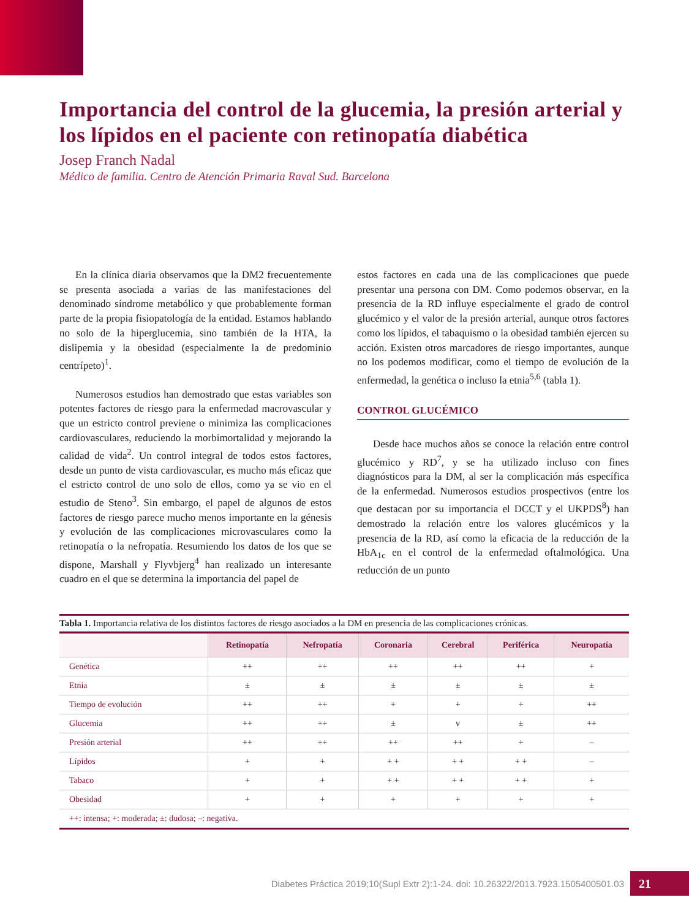Importancia del control de la glucemia, la presión arterial y los lípidos en el paciente con retinopatía diabética
Josep Franch Nadal
Médico de familia. Centro de Atención Primaria Raval Sud. Barcelona
En la clínica diaria observamos que la DM2 frecuentemente se presenta asociada a varias de las manifestaciones del denominado síndrome metabólico y que probablemente forman parte de la propia fisiopatología de la entidad. Estamos hablando no solo de la hiperglucemia, sino también de la HTA, la dislipemia y la obesidad (especialmente la de predominio centrípeto)<sup>1</sup>.
Numerosos estudios han demostrado que estas variables son potentes factores de riesgo para la enfermedad macrovascular y que un estricto control previene o minimiza las complicaciones cardiovasculares, reduciendo la morbimortalidad y mejorando la calidad de vida<sup>2</sup>. Un control integral de todos estos factores, desde un punto de vista cardiovascular, es mucho más eficaz que el estricto control de uno solo de ellos, como ya se vio en el estudio de Steno<sup>3</sup>. Sin embargo, el papel de algunos de estos factores de riesgo parece mucho menos importante en la génesis y evolución de las complicaciones microvasculares como la retinopatía o la nefropatía. Resumiendo los datos de los que se dispone, Marshall y Flyvbjerg<sup>4</sup> han realizado un interesante cuadro en el que se determina la importancia del papel de
estos factores en cada una de las complicaciones que puede presentar una persona con DM. Como podemos observar, en la presencia de la RD influye especialmente el grado de control glucémico y el valor de la presión arterial, aunque otros factores como los lípidos, el tabaquismo o la obesidad también ejercen su acción. Existen otros marcadores de riesgo importantes, aunque no los podemos modificar, como el tiempo de evolución de la enfermedad, la genética o incluso la etnia<sup>5,6</sup> (tabla 1).
CONTROL GLUCÉMICO
Desde hace muchos años se conoce la relación entre control glucémico y RD<sup>7</sup>, y se ha utilizado incluso con fines diagnósticos para la DM, al ser la complicación más específica de la enfermedad. Numerosos estudios prospectivos (entre los que destacan por su importancia el DCCT y el UKPDS<sup>8</sup>) han demostrado la relación entre los valores glucémicos y la presencia de la RD, así como la eficacia de la reducción de la HbA<sub>1c</sub> en el control de la enfermedad oftalmológica. Una reducción de un punto
Tabla 1. Importancia relativa de los distintos factores de riesgo asociados a la DM en presencia de las complicaciones crónicas.
| | Retinopatía | Nefropatía | Coronaria | Cerebral | Periférica | Neuropatía |
| --- | --- | --- | --- | --- | --- | --- |
| Genética | ++ | ++ | ++ | ++ | ++ | + |
| Etnia | ± | ± | ± | ± | ± | ± |
| Tiempo de evolución | ++ | ++ | + | + | + | ++ |
| Glucemia | ++ | ++ | ± | v | ± | ++ |
| Presión arterial | ++ | ++ | ++ | ++ | + | – |
| Lípidos | + | + | + + | + + | + + | – |
| Tabaco | + | + | + + | + + | + + | + |
| Obesidad | + | + | + | + | + | + |
| ++: intensa; +: moderada; ±: dudosa; –: negativa. | | | | | | |
Diabetes Práctica 2019;10(Supl Extr 2):1-24. doi: 10.26322/2013.7923.1505400501.03
21